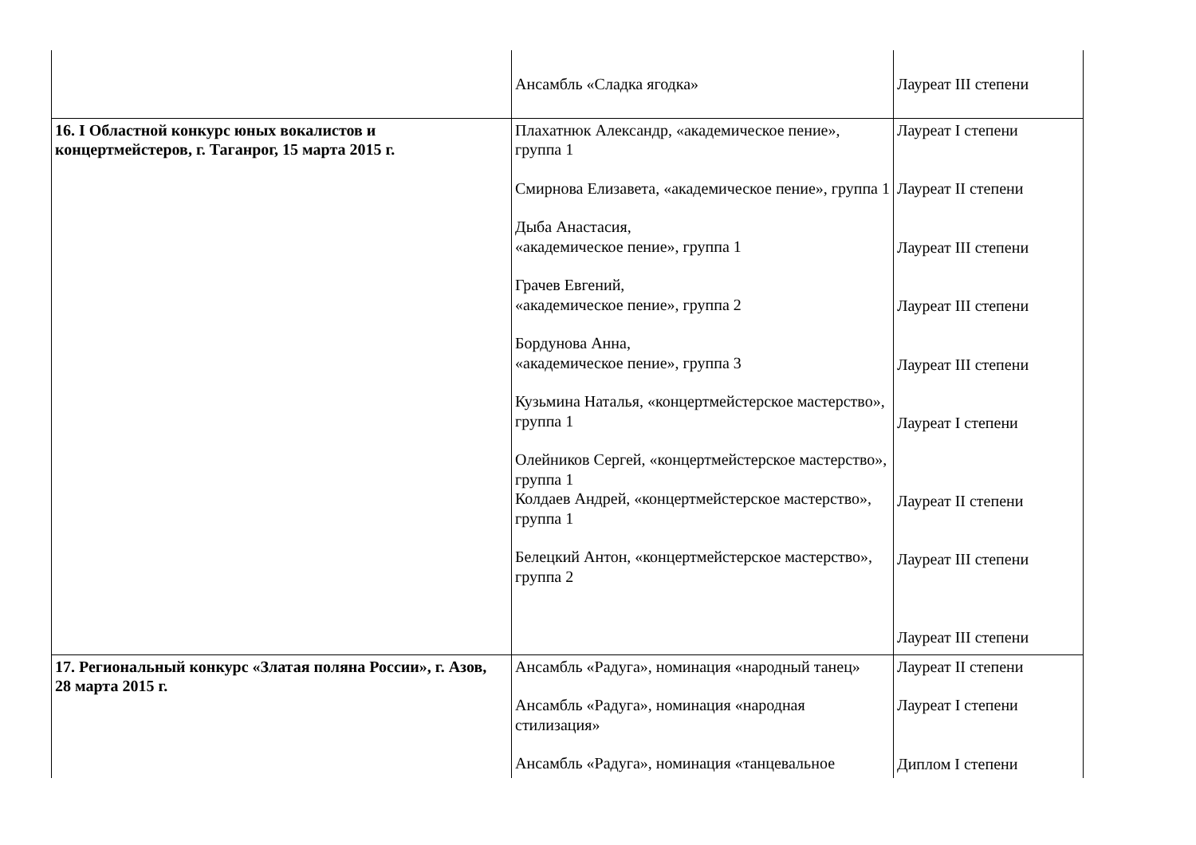| | Ансамбль «Сладка ягодка» | Лауреат III степени |
| 16. I Областной конкурс юных вокалистов и концертмейстеров, г. Таганрог, 15 марта 2015 г. | Плахатнюк Александр, «академическое пение», группа 1 Смирнова Елизавета, «академическое пение», группа 1 Дыба Анастасия, «академическое пение», группа 1 Грачев Евгений, «академическое пение», группа 2 Бордунова Анна, «академическое пение», группа 3 Кузьмина Наталья, «концертмейстерское мастерство», группа 1 Олейников Сергей, «концертмейстерское мастерство», группа 1 Колдаев Андрей, «концертмейстерское мастерство», группа 1 Белецкий Антон, «концертмейстерское мастерство», группа 2 | Лауреат I степени Лауреат II степени Лауреат III степени Лауреат III степени Лауреат III степени Лауреат I степени Лауреат II степени Лауреат III степени Лауреат III степени |
| 17. Региональный конкурс «Златая поляна России», г. Азов, 28 марта 2015 г. | Ансамбль «Радуга», номинация «народный танец» Ансамбль «Радуга», номинация «народная стилизация» Ансамбль «Радуга», номинация «танцевальное | Лауреат II степени Лауреат I степени Диплом I степени |